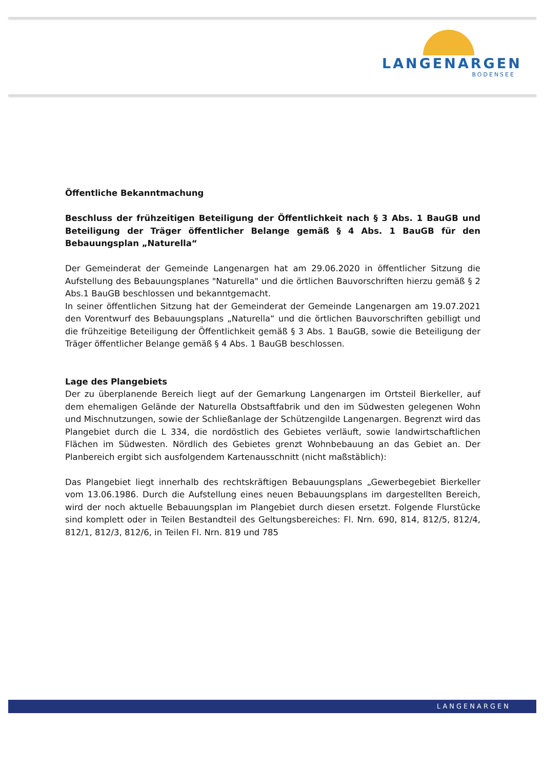LANGENARGEN
BODENSEE
Öffentliche Bekanntmachung
Beschluss der frühzeitigen Beteiligung der Öffentlichkeit nach § 3 Abs. 1 BauGB und Beteiligung der Träger öffentlicher Belange gemäß § 4 Abs. 1 BauGB für den Bebauungsplan „Naturella“
Der Gemeinderat der Gemeinde Langenargen hat am 29.06.2020 in öffentlicher Sitzung die Aufstellung des Bebauungsplanes "Naturella" und die örtlichen Bauvorschriften hierzu gemäß § 2 Abs.1 BauGB beschlossen und bekanntgemacht.
In seiner öffentlichen Sitzung hat der Gemeinderat der Gemeinde Langenargen am 19.07.2021 den Vorentwurf des Bebauungsplans „Naturella“ und die örtlichen Bauvorschriften gebilligt und die frühzeitige Beteiligung der Öffentlichkeit gemäß § 3 Abs. 1 BauGB, sowie die Beteiligung der Träger öffentlicher Belange gemäß § 4 Abs. 1 BauGB beschlossen.
Lage des Plangebiets
Der zu überplanende Bereich liegt auf der Gemarkung Langenargen im Ortsteil Bierkeller, auf dem ehemaligen Gelände der Naturella Obstsaftfabrik und den im Südwesten gelegenen Wohn und Mischnutzungen, sowie der Schließanlage der Schützengilde Langenargen. Begrenzt wird das Plangebiet durch die L 334, die nordöstlich des Gebietes verläuft, sowie landwirtschaftlichen Flächen im Südwesten. Nördlich des Gebietes grenzt Wohnbebauung an das Gebiet an. Der Planbereich ergibt sich ausfolgendem Kartenausschnitt (nicht maßstäblich):
Das Plangebiet liegt innerhalb des rechtskräftigen Bebauungsplans „Gewerbegebiet Bierkeller vom 13.06.1986. Durch die Aufstellung eines neuen Bebauungsplans im dargestellten Bereich, wird der noch aktuelle Bebauungsplan im Plangebiet durch diesen ersetzt. Folgende Flurstücke sind komplett oder in Teilen Bestandteil des Geltungsbereiches: Fl. Nrn. 690, 814, 812/5, 812/4, 812/1, 812/3, 812/6, in Teilen Fl. Nrn. 819 und 785
LANGENARGEN